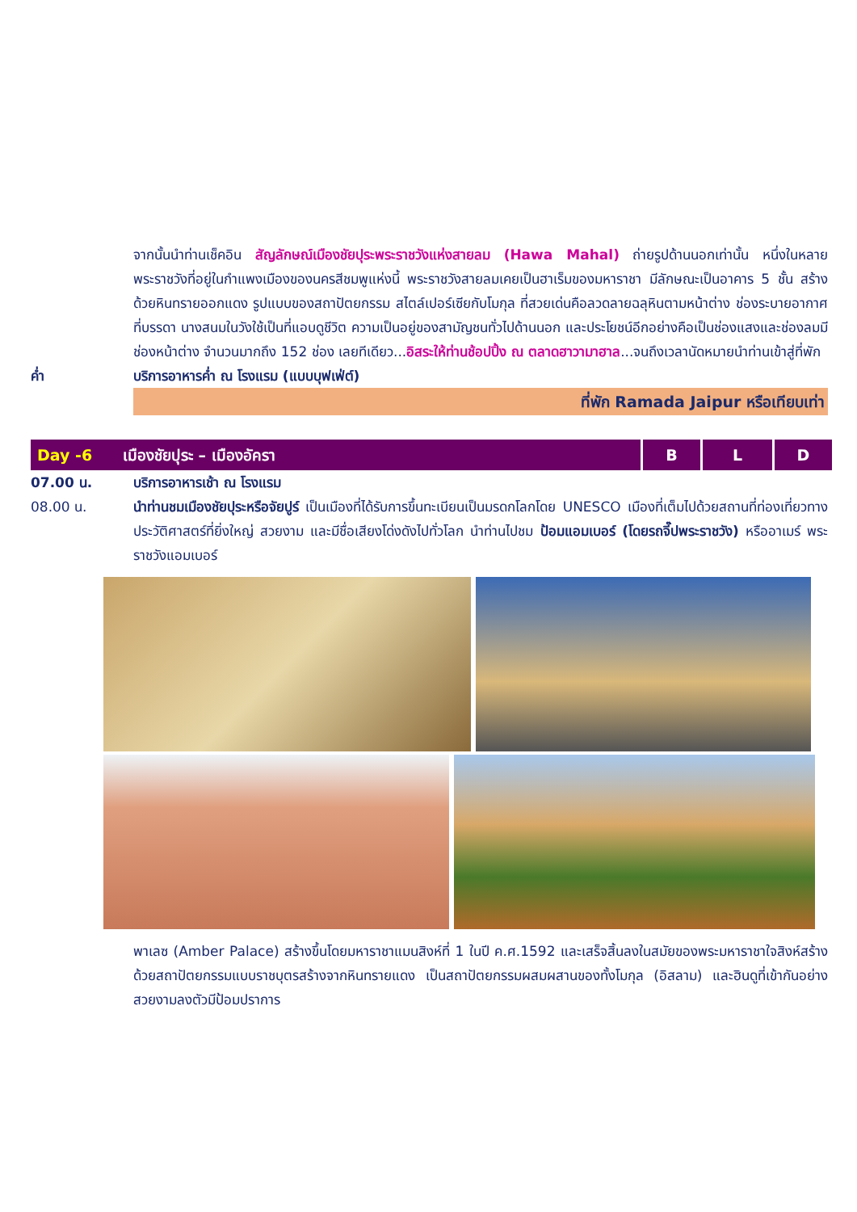จากนั้นนำท่านเช็คอิน สัญลักษณ์เมืองชัยปุระพระราชวังแห่งสายลม (Hawa Mahal) ถ่ายรูปด้านนอกเท่านั้น หนึ่งในหลายพระราชวังที่อยู่ในกำแพงเมืองของนครสีชมพูแห่งนี้ พระราชวังสายลมเคยเป็นฮาเร็มของมหาราชา มีลักษณะเป็นอาคาร 5 ชั้น สร้างด้วยหินทรายออกแดง รูปแบบของสถาปัตยกรรม สไตล์เปอร์เซียกับโมกุล ที่สวยเด่นคือลวดลายฉลุหินตามหน้าต่าง ช่องระบายอากาศที่บรรดา นางสนมในวังใช้เป็นที่แอบดูชีวิต ความเป็นอยู่ของสามัญชนทั่วไปด้านนอก และประโยชน์อีกอย่างคือเป็นช่องแสงและช่องลมมีช่องหน้าต่าง จำนวนมากถึง 152 ช่อง เลยทีเดียว...อิสระให้ท่านช้อปปิ้ง ณ ตลาดฮาวามาฮาล...จนถึงเวลานัดหมายนำท่านเข้าสู่ที่พัก
ค่ำ บริการอาหารค่ำ ณ โรงแรม (แบบบุฟเฟ่ต์)
ที่พัก Ramada Jaipur หรือเทียบเท่า
| Day -6 | เมืองชัยปุระ – เมืองอัครา | B | L | D |
07.00 น. บริการอาหารเช้า ณ โรงแรม
08.00 น. นำท่านชมเมืองชัยปุระหรือจัยปูร์ เป็นเมืองที่ได้รับการขึ้นทะเบียนเป็นมรดกโลกโดย UNESCO เมืองที่เต็มไปด้วยสถานที่ท่องเที่ยวทางประวัติศาสตร์ที่ยิ่งใหญ่ สวยงาม และมีชื่อเสียงโด่งดังไปทั่วโลก นำท่านไปชม ป้อมแอมเบอร์ (โดยรถจี๊ปพระราชวัง) หรืออาเมร์ พระราชวังแอมเบอร์
พาเลซ (Amber Palace) สร้างขึ้นโดยมหาราชาแมนสิงห์ที่ 1 ในปี ค.ศ.1592 และเสร็จสิ้นลงในสมัยของพระมหาราชาใจสิงห์สร้างด้วยสถาปัตยกรรมแบบราชบุตรสร้างจากหินทรายแดง เป็นสถาปัตยกรรมผสมผสานของทั้งโมกุล (อิสลาม) และฮินดูที่เข้ากันอย่างสวยงามลงตัวมีป้อมปราการ